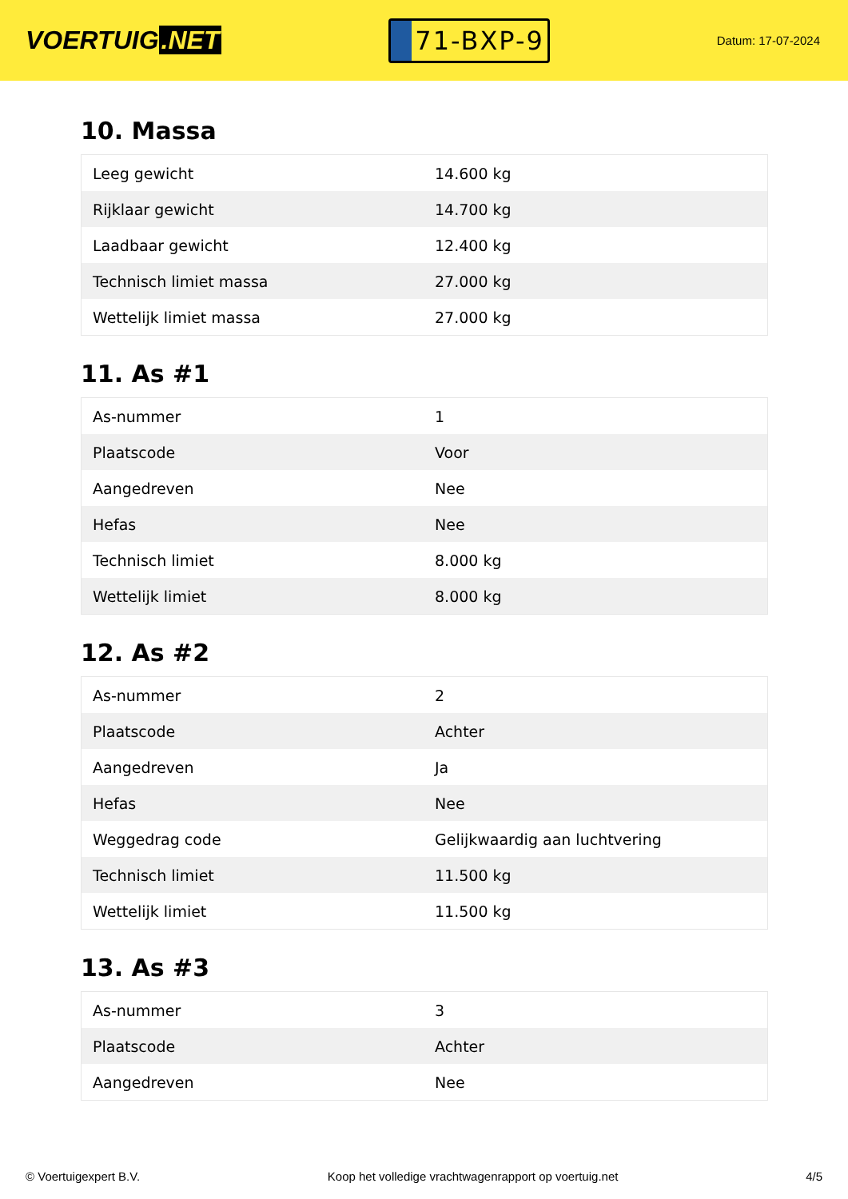VOERTUIG.NET
71-BXP-9
Datum: 17-07-2024
10. Massa
| Leeg gewicht | 14.600 kg |
| Rijklaar gewicht | 14.700 kg |
| Laadbaar gewicht | 12.400 kg |
| Technisch limiet massa | 27.000 kg |
| Wettelijk limiet massa | 27.000 kg |
11. As #1
| As-nummer | 1 |
| Plaatscode | Voor |
| Aangedreven | Nee |
| Hefas | Nee |
| Technisch limiet | 8.000 kg |
| Wettelijk limiet | 8.000 kg |
12. As #2
| As-nummer | 2 |
| Plaatscode | Achter |
| Aangedreven | Ja |
| Hefas | Nee |
| Weggedrag code | Gelijkwaardig aan luchtvering |
| Technisch limiet | 11.500 kg |
| Wettelijk limiet | 11.500 kg |
13. As #3
| As-nummer | 3 |
| Plaatscode | Achter |
| Aangedreven | Nee |
© Voertuigexpert B.V. Koop het volledige vrachtwagenrapport op voertuig.net 4/5